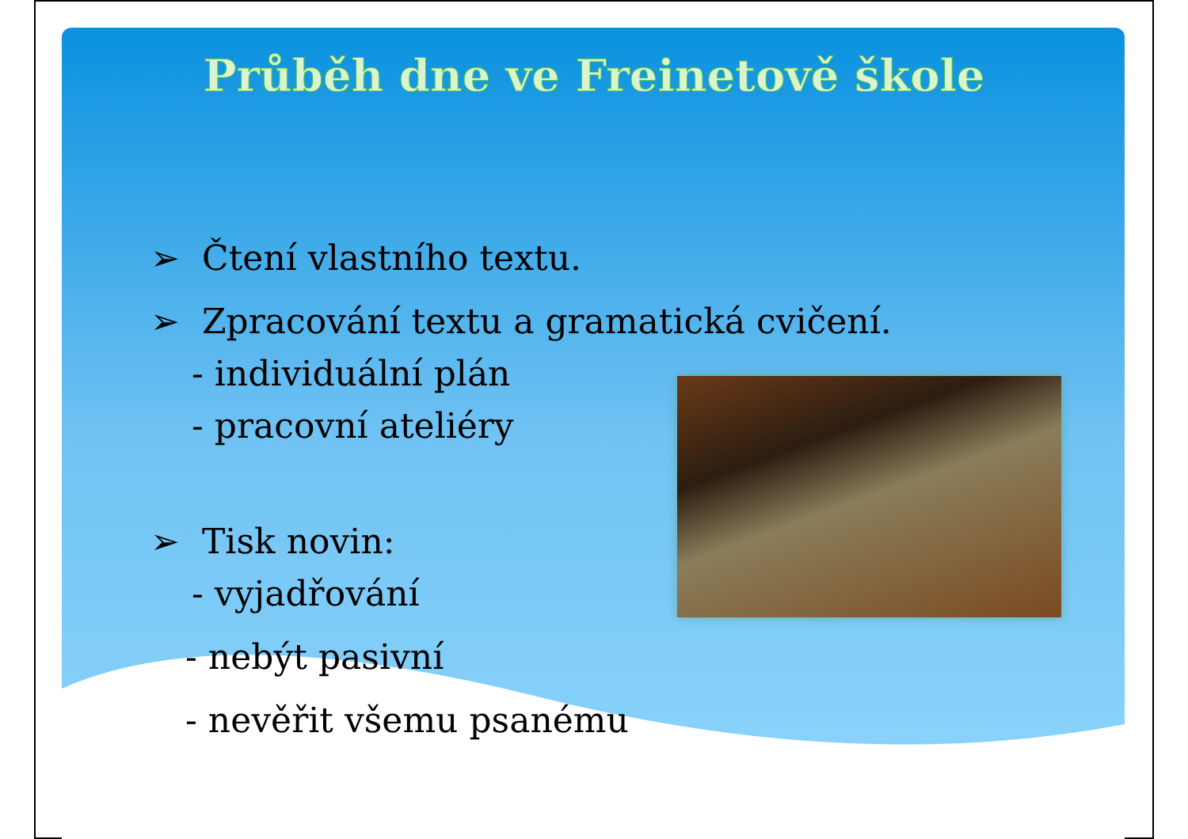Průběh dne ve Freinetově škole
➢ Čtení vlastního textu.
➢ Zpracování textu a gramatická cvičení.
- individuální plán
- pracovní ateliéry
➢ Tisk novin:
- vyjadřování
- nebýt pasivní
- nevěřit všemu psanému